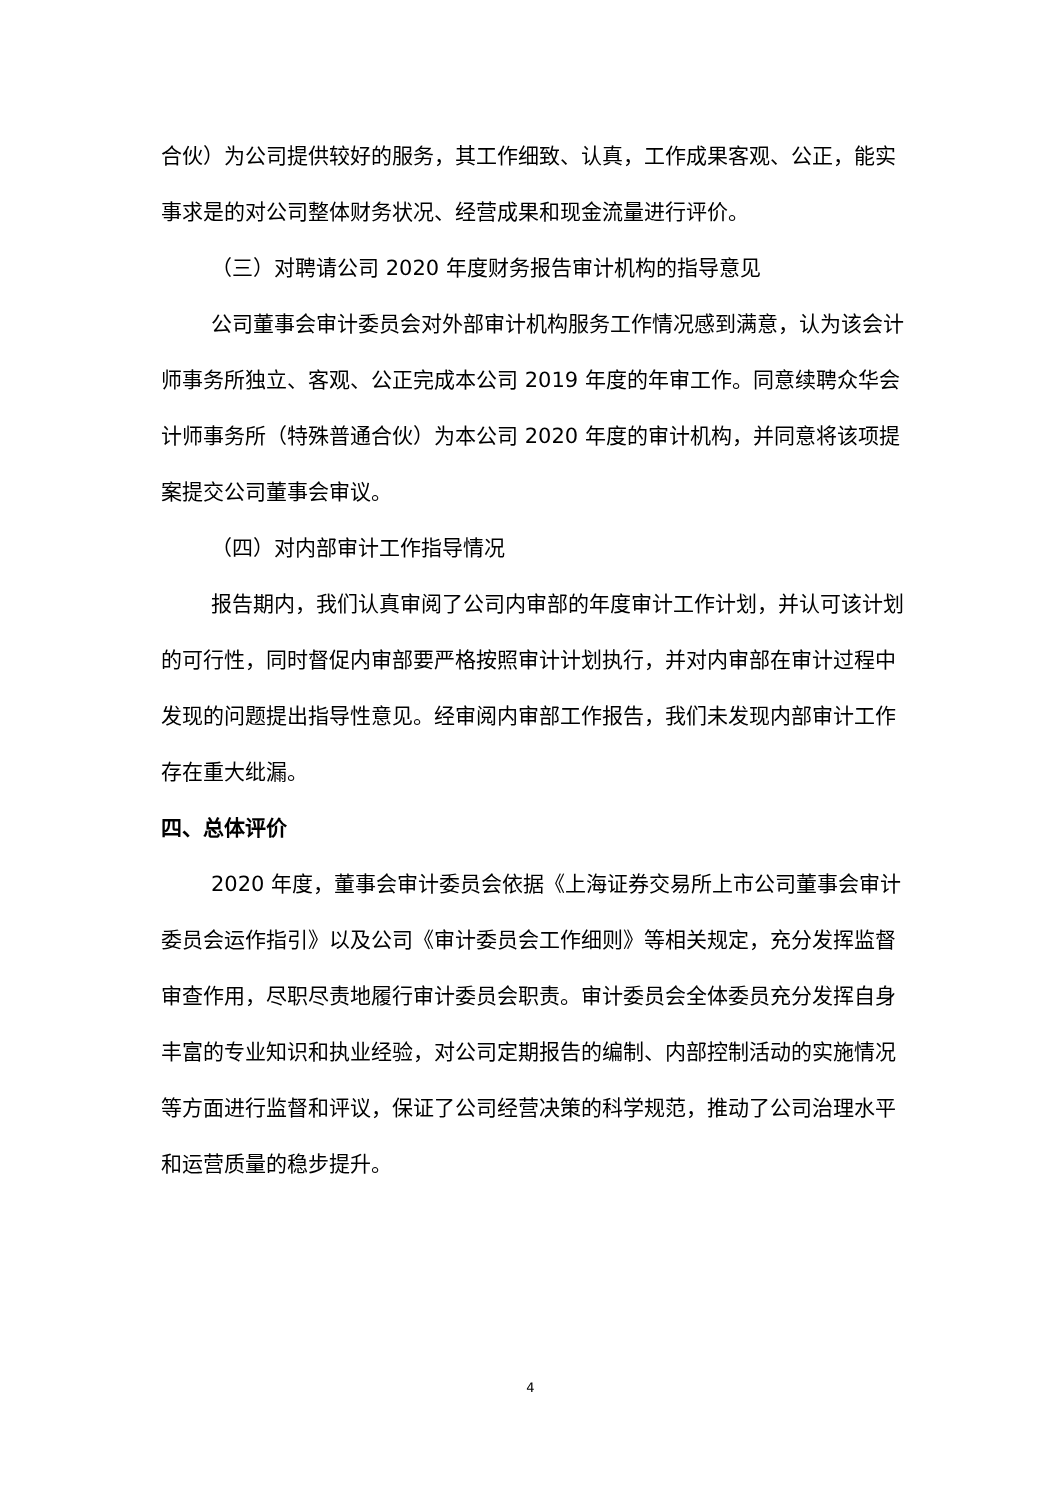合伙）为公司提供较好的服务，其工作细致、认真，工作成果客观、公正，能实事求是的对公司整体财务状况、经营成果和现金流量进行评价。
（三）对聘请公司 2020 年度财务报告审计机构的指导意见
公司董事会审计委员会对外部审计机构服务工作情况感到满意，认为该会计师事务所独立、客观、公正完成本公司 2019 年度的年审工作。同意续聘众华会计师事务所（特殊普通合伙）为本公司 2020 年度的审计机构，并同意将该项提案提交公司董事会审议。
（四）对内部审计工作指导情况
报告期内，我们认真审阅了公司内审部的年度审计工作计划，并认可该计划的可行性，同时督促内审部要严格按照审计计划执行，并对内审部在审计过程中发现的问题提出指导性意见。经审阅内审部工作报告，我们未发现内部审计工作存在重大纰漏。
四、总体评价
2020 年度，董事会审计委员会依据《上海证券交易所上市公司董事会审计委员会运作指引》以及公司《审计委员会工作细则》等相关规定，充分发挥监督审查作用，尽职尽责地履行审计委员会职责。审计委员会全体委员充分发挥自身丰富的专业知识和执业经验，对公司定期报告的编制、内部控制活动的实施情况等方面进行监督和评议，保证了公司经营决策的科学规范，推动了公司治理水平和运营质量的稳步提升。
4